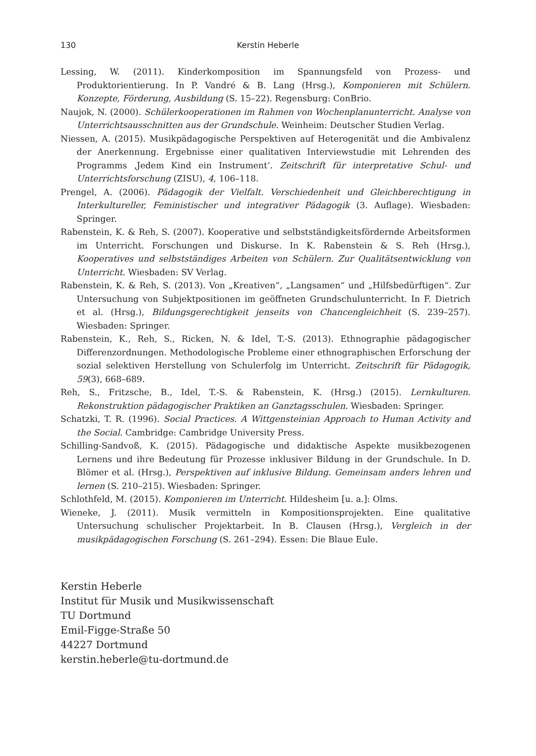130 Kerstin Heberle
Lessing, W. (2011). Kinderkomposition im Spannungsfeld von Prozess- und Produktorientierung. In P. Vandré & B. Lang (Hrsg.), Komponieren mit Schülern. Konzepte, Förderung, Ausbildung (S. 15–22). Regensburg: ConBrio.
Naujok, N. (2000). Schülerkooperationen im Rahmen von Wochenplanunterricht. Analyse von Unterrichtsausschnitten aus der Grundschule. Weinheim: Deutscher Studien Verlag.
Niessen, A. (2015). Musikpädagogische Perspektiven auf Heterogenität und die Ambivalenz der Anerkennung. Ergebnisse einer qualitativen Interviewstudie mit Lehrenden des Programms ‚Jedem Kind ein Instrument‘. Zeitschrift für interpretative Schul- und Unterrichtsforschung (ZISU), 4, 106–118.
Prengel, A. (2006). Pädagogik der Vielfalt. Verschiedenheit und Gleichberechtigung in Interkultureller, Feministischer und integrativer Pädagogik (3. Auflage). Wiesbaden: Springer.
Rabenstein, K. & Reh, S. (2007). Kooperative und selbstständigkeitsfördernde Arbeitsformen im Unterricht. Forschungen und Diskurse. In K. Rabenstein & S. Reh (Hrsg.), Kooperatives und selbstständiges Arbeiten von Schülern. Zur Qualitätsentwicklung von Unterricht. Wiesbaden: SV Verlag.
Rabenstein, K. & Reh, S. (2013). Von „Kreativen“, „Langsamen“ und „Hilfsbedürftigen“. Zur Untersuchung von Subjektpositionen im geöffneten Grundschulunterricht. In F. Dietrich et al. (Hrsg.), Bildungsgerechtigkeit jenseits von Chancengleichheit (S. 239–257). Wiesbaden: Springer.
Rabenstein, K., Reh, S., Ricken, N. & Idel, T.-S. (2013). Ethnographie pädagogischer Differenzordnungen. Methodologische Probleme einer ethnographischen Erforschung der sozial selektiven Herstellung von Schulerfolg im Unterricht. Zeitschrift für Pädagogik, 59(3), 668–689.
Reh, S., Fritzsche, B., Idel, T.-S. & Rabenstein, K. (Hrsg.) (2015). Lernkulturen. Rekonstruktion pädagogischer Praktiken an Ganztagsschulen. Wiesbaden: Springer.
Schatzki, T. R. (1996). Social Practices. A Wittgensteinian Approach to Human Activity and the Social. Cambridge: Cambridge University Press.
Schilling-Sandvoß, K. (2015). Pädagogische und didaktische Aspekte musikbezogenen Lernens und ihre Bedeutung für Prozesse inklusiver Bildung in der Grundschule. In D. Blömer et al. (Hrsg.), Perspektiven auf inklusive Bildung. Gemeinsam anders lehren und lernen (S. 210–215). Wiesbaden: Springer.
Schlothfeld, M. (2015). Komponieren im Unterricht. Hildesheim [u. a.]: Olms.
Wieneke, J. (2011). Musik vermitteln in Kompositionsprojekten. Eine qualitative Untersuchung schulischer Projektarbeit. In B. Clausen (Hrsg.), Vergleich in der musikpädagogischen Forschung (S. 261–294). Essen: Die Blaue Eule.
Kerstin Heberle
Institut für Musik und Musikwissenschaft
TU Dortmund
Emil-Figge-Straße 50
44227 Dortmund
kerstin.heberle@tu-dortmund.de